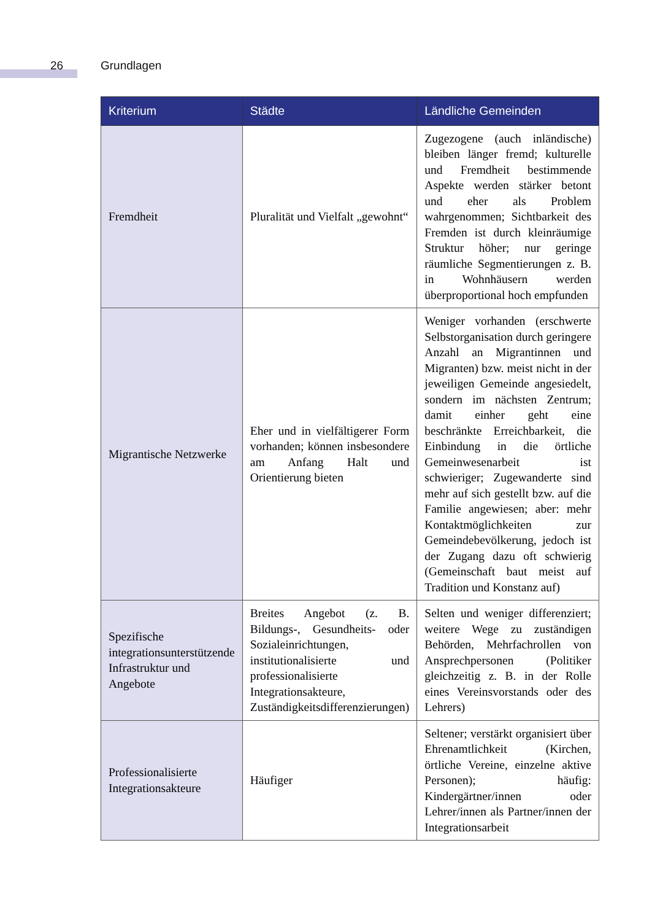26 Grundlagen
| Kriterium | Städte | Ländliche Gemeinden |
| --- | --- | --- |
| Fremdheit | Pluralität und Vielfalt „gewohnt“ | Zugezogene (auch inländische) bleiben länger fremd; kulturelle und Fremdheit bestimmende Aspekte werden stärker betont und eher als Problem wahrgenommen; Sichtbarkeit des Fremden ist durch kleinräumige Struktur höher; nur geringe räumliche Segmentierungen z. B. in Wohnhäusern werden überproportional hoch empfunden |
| Migrantische Netzwerke | Eher und in vielfältigerer Form vorhanden; können insbesondere am Anfang Halt und Orientierung bieten | Weniger vorhanden (erschwerte Selbstorganisation durch geringere Anzahl an Migrantinnen und Migranten) bzw. meist nicht in der jeweiligen Gemeinde angesiedelt, sondern im nächsten Zentrum; damit einher geht eine beschränkte Erreichbarkeit, die Einbindung in die örtliche Gemeinwesenarbeit ist schwieriger; Zugewanderte sind mehr auf sich gestellt bzw. auf die Familie angewiesen; aber: mehr Kontaktmöglichkeiten zur Gemeindebevölkerung, jedoch ist der Zugang dazu oft schwierig (Gemeinschaft baut meist auf Tradition und Konstanz auf) |
| Spezifische integrationsunterstützende Infrastruktur und Angebote | Breites Angebot (z. B. Bildungs-, Gesundheits- oder Sozialeinrichtungen, institutionalisierte und professionalisierte Integrationsakteure, Zuständigkeitsdifferenzierungen) | Selten und weniger differenziert; weitere Wege zu zuständigen Behörden, Mehrfachrollen von Ansprechpersonen (Politiker gleichzeitig z. B. in der Rolle eines Vereinsvorstands oder des Lehrers) |
| Professionalisierte Integrationsakteure | Häufiger | Seltener; verstärkt organisiert über Ehrenamtlichkeit (Kirchen, örtliche Vereine, einzelne aktive Personen); häufig: Kindergärtner/innen oder Lehrer/innen als Partner/innen der Integrationsarbeit |